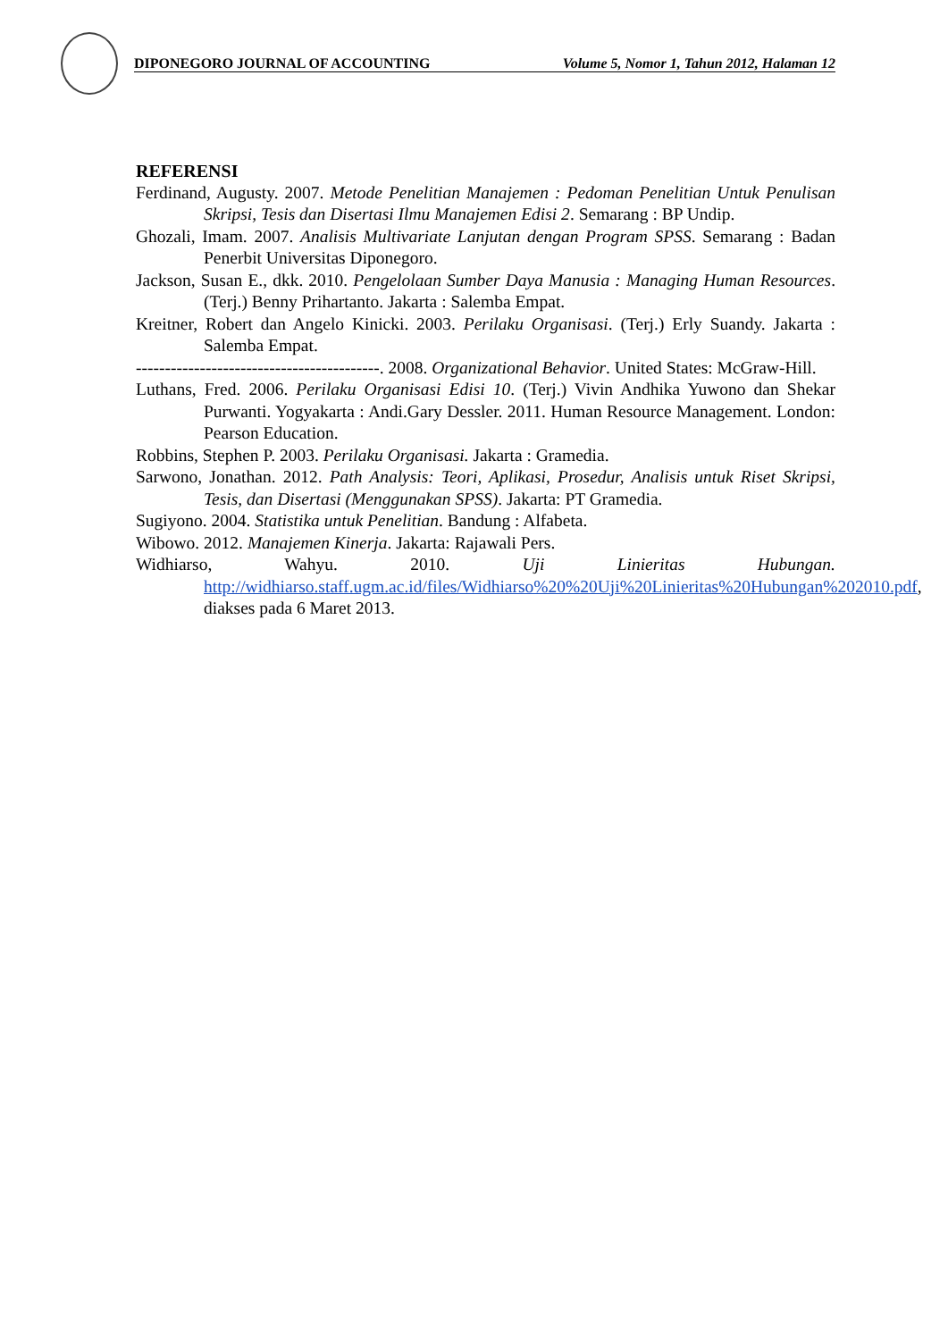DIPONEGORO JOURNAL OF ACCOUNTING Volume 5, Nomor 1, Tahun 2012, Halaman 12
REFERENSI
Ferdinand, Augusty. 2007. Metode Penelitian Manajemen : Pedoman Penelitian Untuk Penulisan Skripsi, Tesis dan Disertasi Ilmu Manajemen Edisi 2. Semarang : BP Undip.
Ghozali, Imam. 2007. Analisis Multivariate Lanjutan dengan Program SPSS. Semarang : Badan Penerbit Universitas Diponegoro.
Jackson, Susan E., dkk. 2010. Pengelolaan Sumber Daya Manusia : Managing Human Resources. (Terj.) Benny Prihartanto. Jakarta : Salemba Empat.
Kreitner, Robert dan Angelo Kinicki. 2003. Perilaku Organisasi. (Terj.) Erly Suandy. Jakarta : Salemba Empat.
------------------------------------------. 2008. Organizational Behavior. United States: McGraw-Hill.
Luthans, Fred. 2006. Perilaku Organisasi Edisi 10. (Terj.) Vivin Andhika Yuwono dan Shekar Purwanti. Yogyakarta : Andi.Gary Dessler. 2011. Human Resource Management. London: Pearson Education.
Robbins, Stephen P. 2003. Perilaku Organisasi. Jakarta : Gramedia.
Sarwono, Jonathan. 2012. Path Analysis: Teori, Aplikasi, Prosedur, Analisis untuk Riset Skripsi, Tesis, dan Disertasi (Menggunakan SPSS). Jakarta: PT Gramedia.
Sugiyono. 2004. Statistika untuk Penelitian. Bandung : Alfabeta.
Wibowo. 2012. Manajemen Kinerja. Jakarta: Rajawali Pers.
Widhiarso, Wahyu. 2010. Uji Linieritas Hubungan. http://widhiarso.staff.ugm.ac.id/files/Widhiarso%20%20Uji%20Linieritas%20Hubungan%202010.pdf, diakses pada 6 Maret 2013.